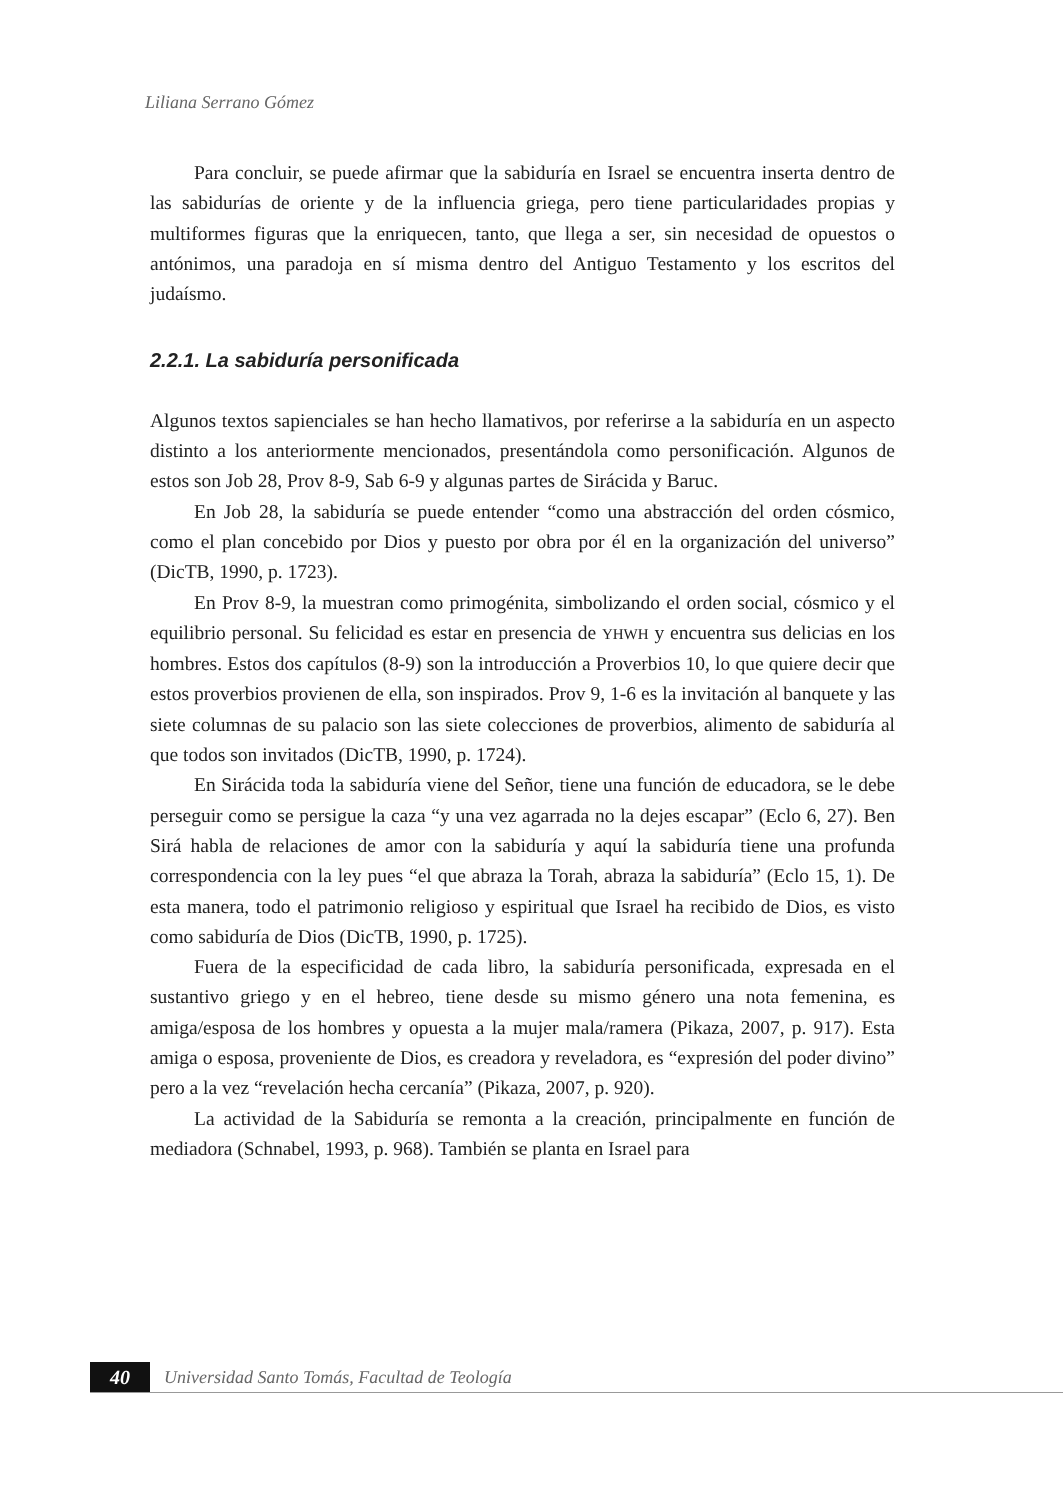Liliana Serrano Gómez
Para concluir, se puede afirmar que la sabiduría en Israel se encuentra inserta dentro de las sabidurías de oriente y de la influencia griega, pero tiene particularidades propias y multiformes figuras que la enriquecen, tanto, que llega a ser, sin necesidad de opuestos o antónimos, una paradoja en sí misma dentro del Antiguo Testamento y los escritos del judaísmo.
2.2.1. La sabiduría personificada
Algunos textos sapienciales se han hecho llamativos, por referirse a la sabiduría en un aspecto distinto a los anteriormente mencionados, presentándola como personificación. Algunos de estos son Job 28, Prov 8-9, Sab 6-9 y algunas partes de Sirácida y Baruc.
En Job 28, la sabiduría se puede entender “como una abstracción del orden cósmico, como el plan concebido por Dios y puesto por obra por él en la organización del universo” (DicTB, 1990, p. 1723).
En Prov 8-9, la muestran como primogénita, simbolizando el orden social, cósmico y el equilibrio personal. Su felicidad es estar en presencia de YHWH y encuentra sus delicias en los hombres. Estos dos capítulos (8-9) son la introducción a Proverbios 10, lo que quiere decir que estos proverbios provienen de ella, son inspirados. Prov 9, 1-6 es la invitación al banquete y las siete columnas de su palacio son las siete colecciones de proverbios, alimento de sabiduría al que todos son invitados (DicTB, 1990, p. 1724).
En Sirácida toda la sabiduría viene del Señor, tiene una función de educadora, se le debe perseguir como se persigue la caza “y una vez agarrada no la dejes escapar” (Eclo 6, 27). Ben Sirá habla de relaciones de amor con la sabiduría y aquí la sabiduría tiene una profunda correspondencia con la ley pues “el que abraza la Torah, abraza la sabiduría” (Eclo 15, 1). De esta manera, todo el patrimonio religioso y espiritual que Israel ha recibido de Dios, es visto como sabiduría de Dios (DicTB, 1990, p. 1725).
Fuera de la especificidad de cada libro, la sabiduría personificada, expresada en el sustantivo griego y en el hebreo, tiene desde su mismo género una nota femenina, es amiga/esposa de los hombres y opuesta a la mujer mala/ramera (Pikaza, 2007, p. 917). Esta amiga o esposa, proveniente de Dios, es creadora y reveladora, es “expresión del poder divino” pero a la vez “revelación hecha cercanía” (Pikaza, 2007, p. 920).
La actividad de la Sabiduría se remonta a la creación, principalmente en función de mediadora (Schnabel, 1993, p. 968). También se planta en Israel para
40
Universidad Santo Tomás, Facultad de Teología